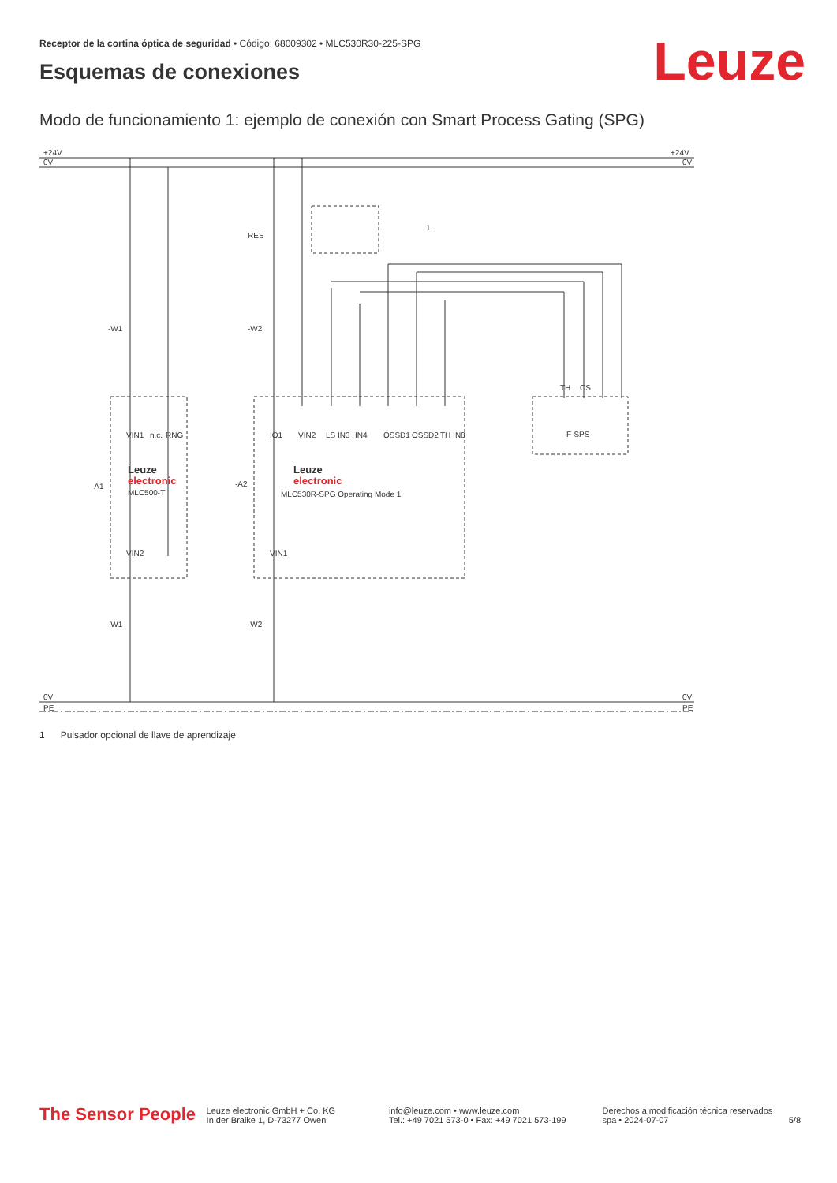Receptor de la cortina óptica de seguridad • Código: 68009302 • MLC530R30-225-SPG
Esquemas de conexiones Leuze
Modo de funcionamiento 1: ejemplo de conexión con Smart Process Gating (SPG)
+24V
0V
+24V
0V
0V
PE
0V
PE
RES
-W1
-W2
-W1
-W2
-A1
-A2
Leuze
electronic
MLC500-T
Leuze
electronic
MLC530R-SPG Operating Mode 1
F-SPS
1
VIN1
n.c.
RNG
IO1
VIN2
LS IN3
IN4
OSSD1
OSSD2
TH IN8
VIN2
VIN1
TH
CS
1 Pulsador opcional de llave de aprendizaje
The Sensor People
Leuze electronic GmbH + Co. KG
In der Braike 1, D-73277 Owen
info@leuze.com • www.leuze.com
Tel.: +49 7021 573-0 • Fax: +49 7021 573-199
Derechos a modificación técnica reservados
spa • 2024-07-07
5/8